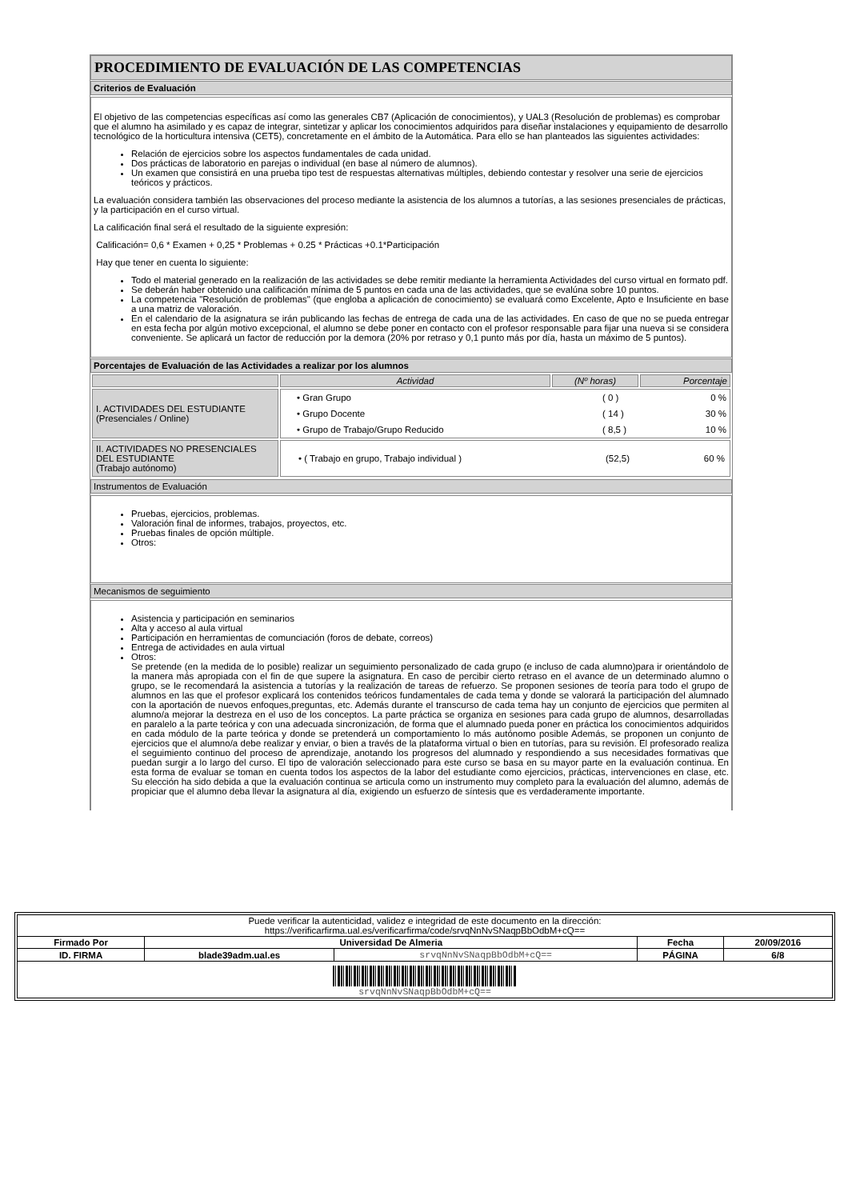PROCEDIMIENTO DE EVALUACIÓN DE LAS COMPETENCIAS
Criterios de Evaluación
El objetivo de las competencias específicas así como las generales CB7 (Aplicación de conocimientos), y UAL3 (Resolución de problemas) es comprobar que el alumno ha asimilado y es capaz de integrar, sintetizar y aplicar los conocimientos adquiridos para diseñar instalaciones y equipamiento de desarrollo tecnológico de la horticultura intensiva (CET5), concretamente en el ámbito de la Automática. Para ello se han planteados las siguientes actividades:
Relación de ejercicios sobre los aspectos fundamentales de cada unidad.
Dos prácticas de laboratorio en parejas o individual (en base al número de alumnos).
Un examen que consistirá en una prueba tipo test de respuestas alternativas múltiples, debiendo contestar y resolver una serie de ejercicios teóricos y prácticos.
La evaluación considera también las observaciones del proceso mediante la asistencia de los alumnos a tutorías, a las sesiones presenciales de prácticas, y la participación en el curso virtual.
La calificación final será el resultado de la siguiente expresión:
Calificación= 0,6 * Examen + 0,25 * Problemas + 0.25 * Prácticas +0.1*Participación
Hay que tener en cuenta lo siguiente:
Todo el material generado en la realización de las actividades se debe remitir mediante la herramienta Actividades del curso virtual en formato pdf.
Se deberán haber obtenido una calificación mínima de 5 puntos en cada una de las actividades, que se evalúna sobre 10 puntos.
La competencia "Resolución de problemas" (que engloba a aplicación de conocimiento) se evaluará como Excelente, Apto e Insuficiente en base a una matriz de valoración.
En el calendario de la asignatura se irán publicando las fechas de entrega de cada una de las actividades. En caso de que no se pueda entregar en esta fecha por algún motivo excepcional, el alumno se debe poner en contacto con el profesor responsable para fijar una nueva si se considera conveniente. Se aplicará un factor de reducción por la demora (20% por retraso y 0,1 punto más por día, hasta un máximo de 5 puntos).
Porcentajes de Evaluación de las Actividades a realizar por los alumnos
| | Actividad | (Nº horas) | Porcentaje |
| --- | --- | --- | --- |
| I. ACTIVIDADES DEL ESTUDIANTE (Presenciales / Online) | / • Gran Grupo / ( 0 ) / 0 % / / • Grupo Docente / ( 14 ) / 30 % / / • Grupo de Trabajo/Grupo Reducido / ( 8,5 ) / 10 % / | | |
| II. ACTIVIDADES NO PRESENCIALES DEL ESTUDIANTE (Trabajo autónomo) | / • ( Trabajo en grupo, Trabajo individual ) / (52,5) / 60 % / | | |
Instrumentos de Evaluación
Pruebas, ejercicios, problemas.
Valoración final de informes, trabajos, proyectos, etc.
Pruebas finales de opción múltiple.
Otros:
Mecanismos de seguimiento
Asistencia y participación en seminarios
Alta y acceso al aula virtual
Participación en herramientas de comunciación (foros de debate, correos)
Entrega de actividades en aula virtual
Otros:
Se pretende (en la medida de lo posible) realizar un seguimiento personalizado de cada grupo (e incluso de cada alumno)para ir orientándolo de la manera más apropiada con el fin de que supere la asignatura. En caso de percibir cierto retraso en el avance de un determinado alumno o grupo, se le recomendará la asistencia a tutorías y la realización de tareas de refuerzo. Se proponen sesiones de teoría para todo el grupo de alumnos en las que el profesor explicará los contenidos teóricos fundamentales de cada tema y donde se valorará la participación del alumnado con la aportación de nuevos enfoques,preguntas, etc. Además durante el transcurso de cada tema hay un conjunto de ejercicios que permiten al alumno/a mejorar la destreza en el uso de los conceptos. La parte práctica se organiza en sesiones para cada grupo de alumnos, desarrolladas en paralelo a la parte teórica y con una adecuada sincronización, de forma que el alumnado pueda poner en práctica los conocimientos adquiridos en cada módulo de la parte teórica y donde se pretenderá un comportamiento lo más autónomo posible Además, se proponen un conjunto de ejercicios que el alumno/a debe realizar y enviar, o bien a través de la plataforma virtual o bien en tutorías, para su revisión. El profesorado realiza el seguimiento continuo del proceso de aprendizaje, anotando los progresos del alumnado y respondiendo a sus necesidades formativas que puedan surgir a lo largo del curso. El tipo de valoración seleccionado para este curso se basa en su mayor parte en la evaluación continua. En esta forma de evaluar se toman en cuenta todos los aspectos de la labor del estudiante como ejercicios, prácticas, intervenciones en clase, etc. Su elección ha sido debida a que la evaluación continua se articula como un instrumento muy completo para la evaluación del alumno, además de propiciar que el alumno deba llevar la asignatura al día, exigiendo un esfuerzo de síntesis que es verdaderamente importante.
| Puede verificar la autenticidad, validez e integridad de este documento en la dirección: https://verificarfirma.ual.es/verificarfirma/code/srvqNnNvSNaqpBbOdbM+cQ== | | | | |
| Firmado Por | Universidad De Almeria | | Fecha | 20/09/2016 |
| ID. FIRMA | blade39adm.ual.es | srvqNnNvSNaqpBbOdbM+cQ== | PÁGINA | 6/8 |
| srvqNnNvSNaqpBbOdbM+cQ== | | | | |